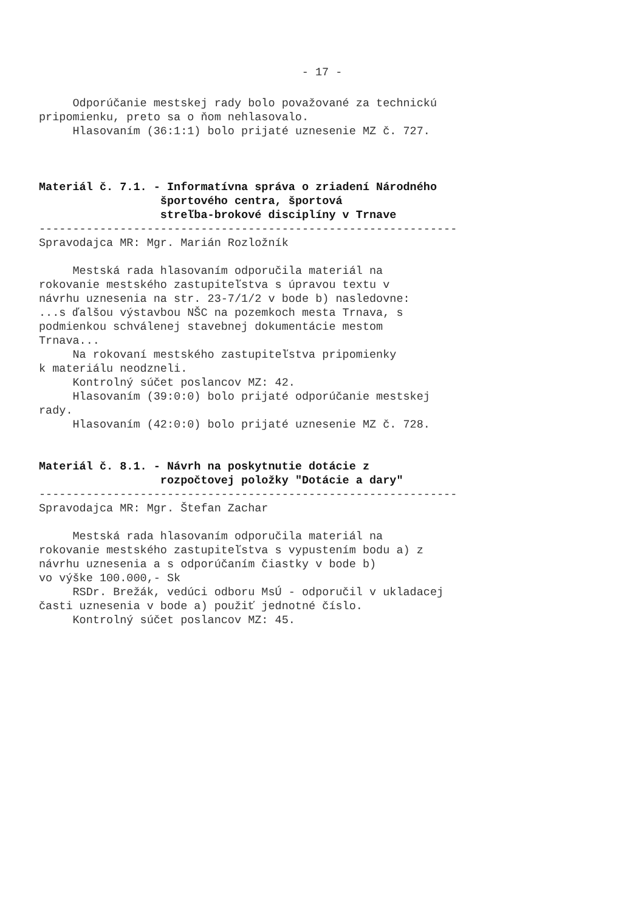- 17 -
Odporúčanie mestskej rady bolo považované za technickú pripomienku, preto sa o ňom nehlasovalo. Hlasovaním (36:1:1) bolo prijaté uznesenie MZ č. 727.
Materiál č. 7.1. - Informatívna správa o zriadení Národného športového centra, športová streľba-brokové disciplíny v Trnave
-------------------------------------------------------------- Spravodajca MR: Mgr. Marián Rozložník
Mestská rada hlasovaním odporučila materiál na rokovanie mestského zastupiteľstva s úpravou textu v návrhu uznesenia na str. 23-7/1/2 v bode b) nasledovne: ...s ďalšou výstavbou NŠC na pozemkoch mesta Trnava, s podmienkou schválenej stavebnej dokumentácie mestom Trnava... Na rokovaní mestského zastupiteľstva pripomienky k materiálu neodzneli. Kontrolný súčet poslancov MZ: 42. Hlasovaním (39:0:0) bolo prijaté odporúčanie mestskej rady. Hlasovaním (42:0:0) bolo prijaté uznesenie MZ č. 728.
Materiál č. 8.1. - Návrh na poskytnutie dotácie z rozpočtovej položky "Dotácie a dary"
-------------------------------------------------------------- Spravodajca MR: Mgr. Štefan Zachar
Mestská rada hlasovaním odporučila materiál na rokovanie mestského zastupiteľstva s vypustením bodu a) z návrhu uznesenia a s odporúčaním čiastky v bode b) vo výške 100.000,- Sk RSDr. Brežák, vedúci odboru MsÚ - odporučil v ukladacej časti uznesenia v bode a) použiť jednotné číslo. Kontrolný súčet poslancov MZ: 45.